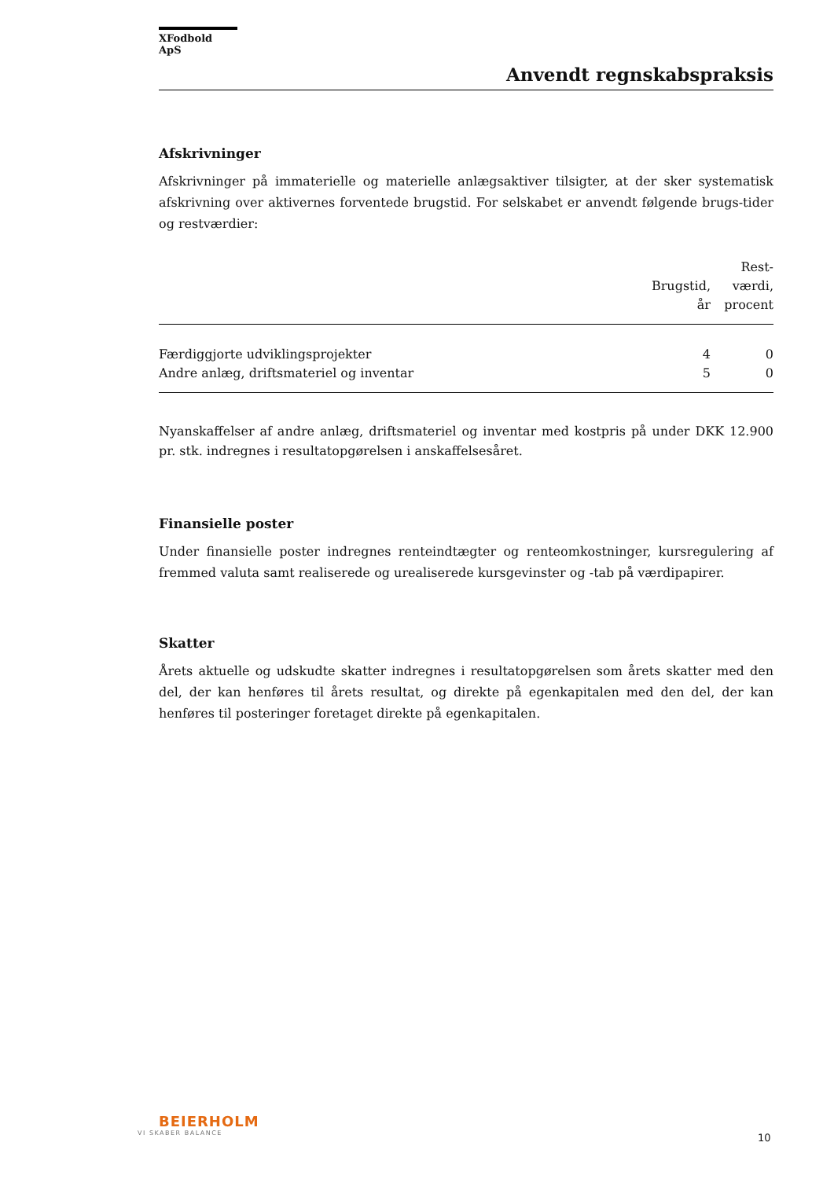XFodbold ApS
Anvendt regnskabspraksis
Afskrivninger
Afskrivninger på immaterielle og materielle anlægsaktiver tilsigter, at der sker systematisk afskrivning over aktivernes forventede brugstid. For selskabet er anvendt følgende brugs-tider og restværdier:
| | Brugstid, år | Rest- værdi, procent |
| --- | --- | --- |
| Færdiggjorte udviklingsprojekter | 4 | 0 |
| Andre anlæg, driftsmateriel og inventar | 5 | 0 |
Nyanskaffelser af andre anlæg, driftsmateriel og inventar med kostpris på under DKK 12.900 pr. stk. indregnes i resultatopgørelsen i anskaffelsesåret.
Finansielle poster
Under finansielle poster indregnes renteindtægter og renteomkostninger, kursregulering af fremmed valuta samt realiserede og urealiserede kursgevinster og -tab på værdipapirer.
Skatter
Årets aktuelle og udskudte skatter indregnes i resultatopgørelsen som årets skatter med den del, der kan henføres til årets resultat, og direkte på egenkapitalen med den del, der kan henføres til posteringer foretaget direkte på egenkapitalen.
BEIERHOLM
VI SKABER BALANCE
10